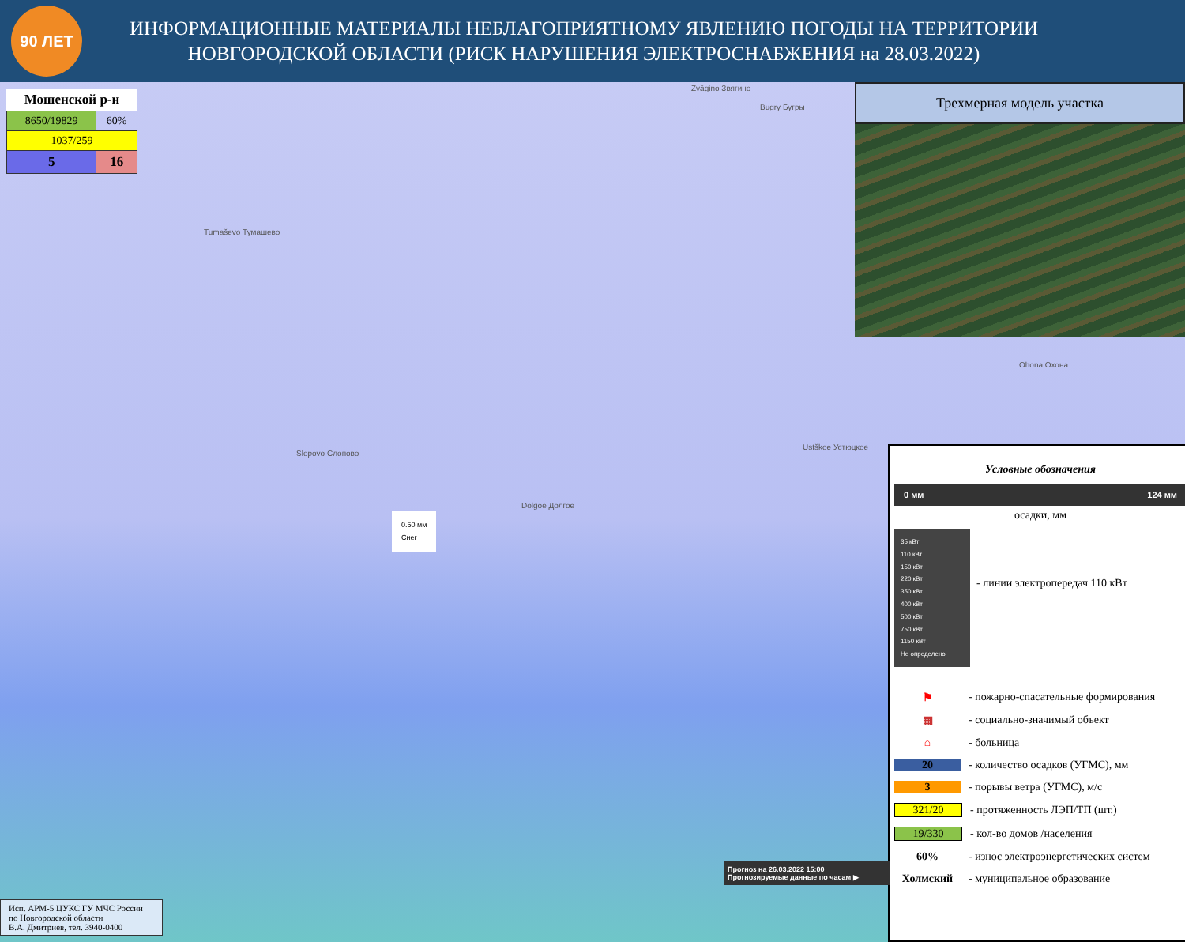90 ЛЕТ
ИНФОРМАЦИОННЫЕ МАТЕРИАЛЫ НЕБЛАГОПРИЯТНОМУ ЯВЛЕНИЮ ПОГОДЫ НА ТЕРРИТОРИИ
НОВГОРОДСКОЙ ОБЛАСТИ (РИСК НАРУШЕНИЯ ЭЛЕКТРОСНАБЖЕНИЯ на 28.03.2022)
Мошенской р-н
| 8650/19829 | 60% |
| 1037/259 | |
| 5 | 16 |
Tumaševo Тумашево
Slopovo Слопово
Dolgoe Долгое
Ustškoe Устюцкое
Ohona Охона
Zvägino Звягино
Bugry Бугры
0.50 мм
Снег
Трехмерная модель участка
Условные обозначения
0 мм 124 мм
осадки, мм
35 кВт
110 кВт
150 кВт
220 кВт
350 кВт
400 кВт
500 кВт
750 кВт
1150 кВт
Не определено
- линии электропередач 110 кВт
⚑ - пожарно-спасательные формирования
▦ - социально-значимый объект
⌂ - больница
20 - количество осадков (УГМС), мм
3 - порывы ветра (УГМС), м/с
321/20 - протяженность ЛЭП/ТП (шт.)
19/330 - кол-во домов /населения
60% - износ электроэнергетических систем
Холмский - муниципальное образование
Прогноз на 26.03.2022 15:00
Прогнозируемые данные по часам ▶
Исп. АРМ-5 ЦУКС ГУ МЧС России
по Новгородской области
В.А. Дмитриев, тел. 3940-0400